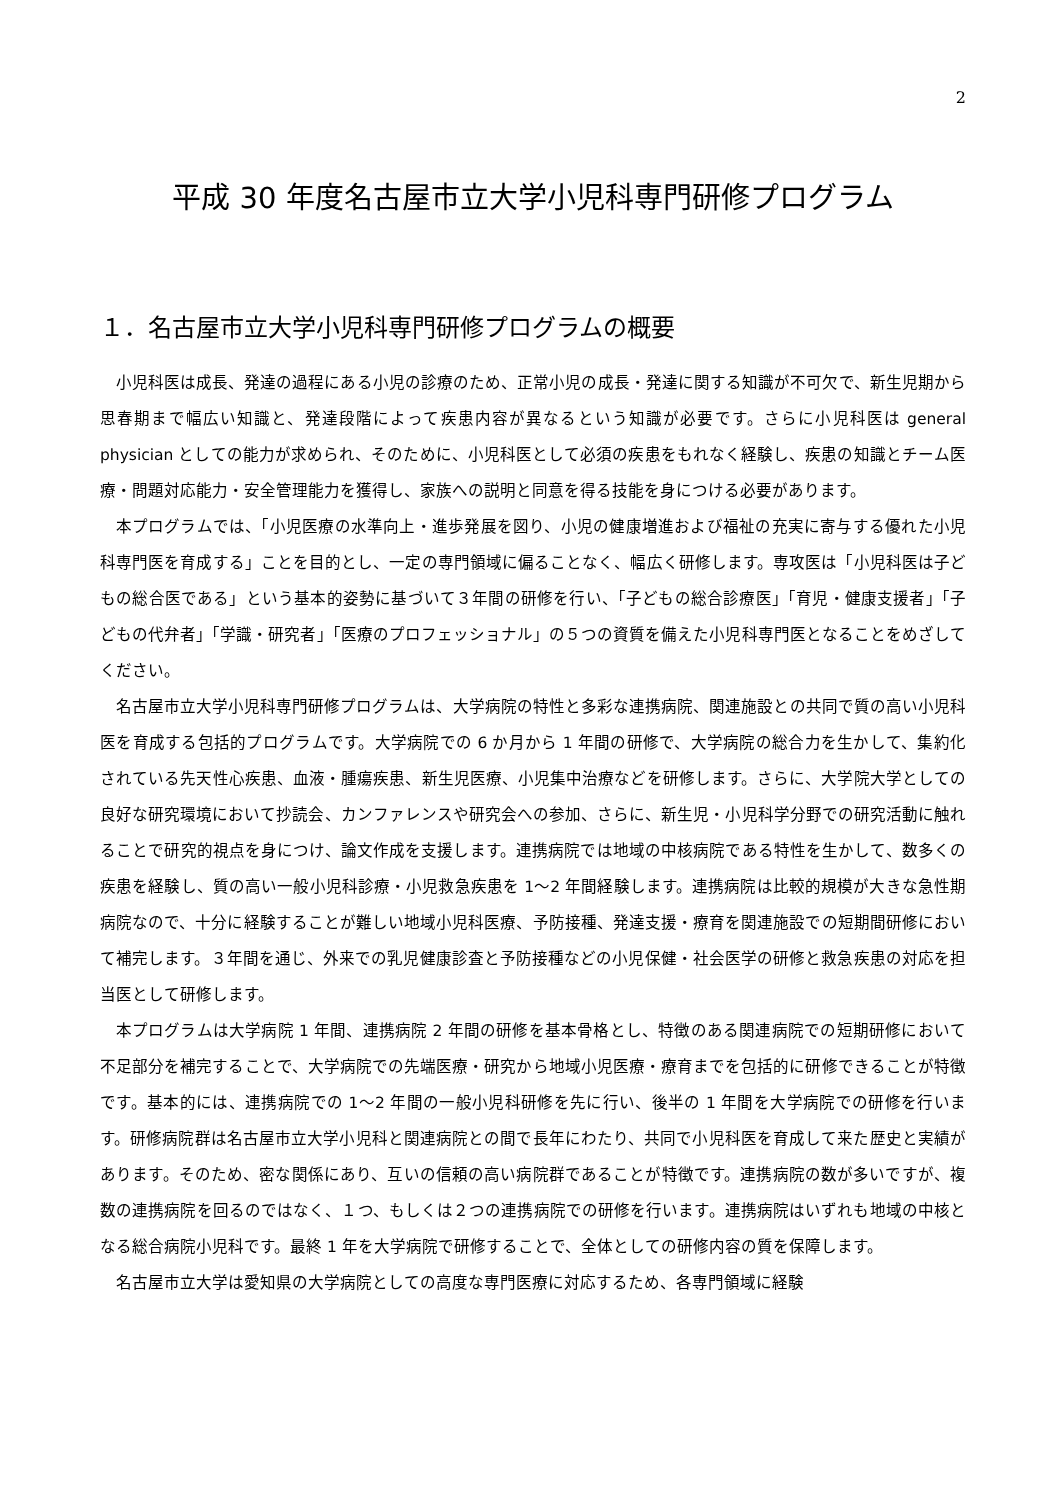2
平成 30 年度名古屋市立大学小児科専門研修プログラム
１．名古屋市立大学小児科専門研修プログラムの概要
小児科医は成長、発達の過程にある小児の診療のため、正常小児の成長・発達に関する知識が不可欠で、新生児期から思春期まで幅広い知識と、発達段階によって疾患内容が異なるという知識が必要です。さらに小児科医は general physician としての能力が求められ、そのために、小児科医として必須の疾患をもれなく経験し、疾患の知識とチーム医療・問題対応能力・安全管理能力を獲得し、家族への説明と同意を得る技能を身につける必要があります。
本プログラムでは、「小児医療の水準向上・進歩発展を図り、小児の健康増進および福祉の充実に寄与する優れた小児科専門医を育成する」ことを目的とし、一定の専門領域に偏ることなく、幅広く研修します。専攻医は「小児科医は子どもの総合医である」という基本的姿勢に基づいて３年間の研修を行い、「子どもの総合診療医」「育児・健康支援者」「子どもの代弁者」「学識・研究者」「医療のプロフェッショナル」の５つの資質を備えた小児科専門医となることをめざしてください。
名古屋市立大学小児科専門研修プログラムは、大学病院の特性と多彩な連携病院、関連施設との共同で質の高い小児科医を育成する包括的プログラムです。大学病院での 6 か月から 1 年間の研修で、大学病院の総合力を生かして、集約化されている先天性心疾患、血液・腫瘍疾患、新生児医療、小児集中治療などを研修します。さらに、大学院大学としての良好な研究環境において抄読会、カンファレンスや研究会への参加、さらに、新生児・小児科学分野での研究活動に触れることで研究的視点を身につけ、論文作成を支援します。連携病院では地域の中核病院である特性を生かして、数多くの疾患を経験し、質の高い一般小児科診療・小児救急疾患を 1〜2 年間経験します。連携病院は比較的規模が大きな急性期病院なので、十分に経験することが難しい地域小児科医療、予防接種、発達支援・療育を関連施設での短期間研修において補完します。３年間を通じ、外来での乳児健康診査と予防接種などの小児保健・社会医学の研修と救急疾患の対応を担当医として研修します。
本プログラムは大学病院 1 年間、連携病院 2 年間の研修を基本骨格とし、特徴のある関連病院での短期研修において不足部分を補完することで、大学病院での先端医療・研究から地域小児医療・療育までを包括的に研修できることが特徴です。基本的には、連携病院での 1〜2 年間の一般小児科研修を先に行い、後半の 1 年間を大学病院での研修を行います。研修病院群は名古屋市立大学小児科と関連病院との間で長年にわたり、共同で小児科医を育成して来た歴史と実績があります。そのため、密な関係にあり、互いの信頼の高い病院群であることが特徴です。連携病院の数が多いですが、複数の連携病院を回るのではなく、１つ、もしくは２つの連携病院での研修を行います。連携病院はいずれも地域の中核となる総合病院小児科です。最終 1 年を大学病院で研修することで、全体としての研修内容の質を保障します。
名古屋市立大学は愛知県の大学病院としての高度な専門医療に対応するため、各専門領域に経験